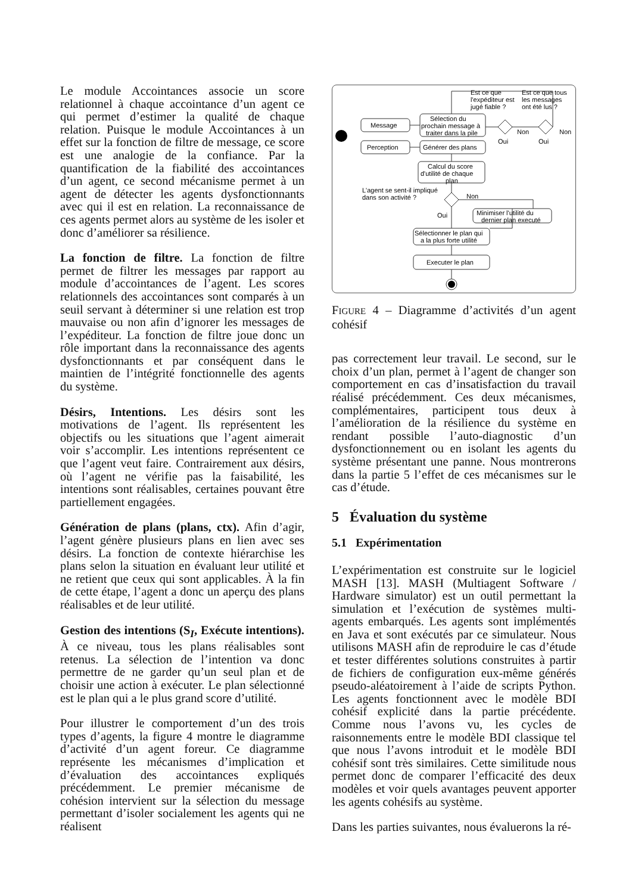Le module Accointances associe un score relationnel à chaque accointance d’un agent ce qui permet d’estimer la qualité de chaque relation. Puisque le module Accointances à un effet sur la fonction de filtre de message, ce score est une analogie de la confiance. Par la quantification de la fiabilité des accointances d’un agent, ce second mécanisme permet à un agent de détecter les agents dysfonctionnants avec qui il est en relation. La reconnaissance de ces agents permet alors au système de les isoler et donc d’améliorer sa résilience.
La fonction de filtre. La fonction de filtre permet de filtrer les messages par rapport au module d’accointances de l’agent. Les scores relationnels des accointances sont comparés à un seuil servant à déterminer si une relation est trop mauvaise ou non afin d’ignorer les messages de l’expéditeur. La fonction de filtre joue donc un rôle important dans la reconnaissance des agents dysfonctionnants et par conséquent dans le maintien de l’intégrité fonctionnelle des agents du système.
Désirs, Intentions. Les désirs sont les motivations de l’agent. Ils représentent les objectifs ou les situations que l’agent aimerait voir s’accomplir. Les intentions représentent ce que l’agent veut faire. Contrairement aux désirs, où l’agent ne vérifie pas la faisabilité, les intentions sont réalisables, certaines pouvant être partiellement engagées.
Génération de plans (plans, ctx). Afin d’agir, l’agent génère plusieurs plans en lien avec ses désirs. La fonction de contexte hiérarchise les plans selon la situation en évaluant leur utilité et ne retient que ceux qui sont applicables. À la fin de cette étape, l’agent a donc un aperçu des plans réalisables et de leur utilité.
Gestion des intentions (S<sub>I</sub>, Exécute intentions). À ce niveau, tous les plans réalisables sont retenus. La sélection de l’intention va donc permettre de ne garder qu’un seul plan et de choisir une action à exécuter. Le plan sélectionné est le plan qui a le plus grand score d’utilité.
Pour illustrer le comportement d’un des trois types d’agents, la figure 4 montre le diagramme d’activité d’un agent foreur. Ce diagramme représente les mécanismes d’implication et d’évaluation des accointances expliqués précédemment. Le premier mécanisme de cohésion intervient sur la sélection du message permettant d’isoler socialement les agents qui ne réalisent
Message
Perception
Sélection du
prochain message à
traiter dans la pile
Générer des plans
Calcul du score
d'utilité de chaque
plan
L'agent se sent-il impliqué
dans son activité ?
Non
Oui
Minimiser l'utilité du
dernier plan executé
Sélectionner le plan qui
a la plus forte utilité
Executer le plan
Est ce que
l'expéditeur est
jugé fiable ?
Est ce que tous
les messages
ont été lus ?
Non
Non
Oui
Oui
FIGURE 4 – Diagramme d’activités d’un agent cohésif
pas correctement leur travail. Le second, sur le choix d’un plan, permet à l’agent de changer son comportement en cas d’insatisfaction du travail réalisé précédemment. Ces deux mécanismes, complémentaires, participent tous deux à l’amélioration de la résilience du système en rendant possible l’auto-diagnostic d’un dysfonctionnement ou en isolant les agents du système présentant une panne. Nous montrerons dans la partie 5 l’effet de ces mécanismes sur le cas d’étude.
5 Évaluation du système
5.1 Expérimentation
L’expérimentation est construite sur le logiciel MASH [13]. MASH (Multiagent Software / Hardware simulator) est un outil permettant la simulation et l’exécution de systèmes multi-agents embarqués. Les agents sont implémentés en Java et sont exécutés par ce simulateur. Nous utilisons MASH afin de reproduire le cas d’étude et tester différentes solutions construites à partir de fichiers de configuration eux-même générés pseudo-aléatoirement à l’aide de scripts Python. Les agents fonctionnent avec le modèle BDI cohésif explicité dans la partie précédente. Comme nous l’avons vu, les cycles de raisonnements entre le modèle BDI classique tel que nous l’avons introduit et le modèle BDI cohésif sont très similaires. Cette similitude nous permet donc de comparer l’efficacité des deux modèles et voir quels avantages peuvent apporter les agents cohésifs au système.
Dans les parties suivantes, nous évaluerons la ré-